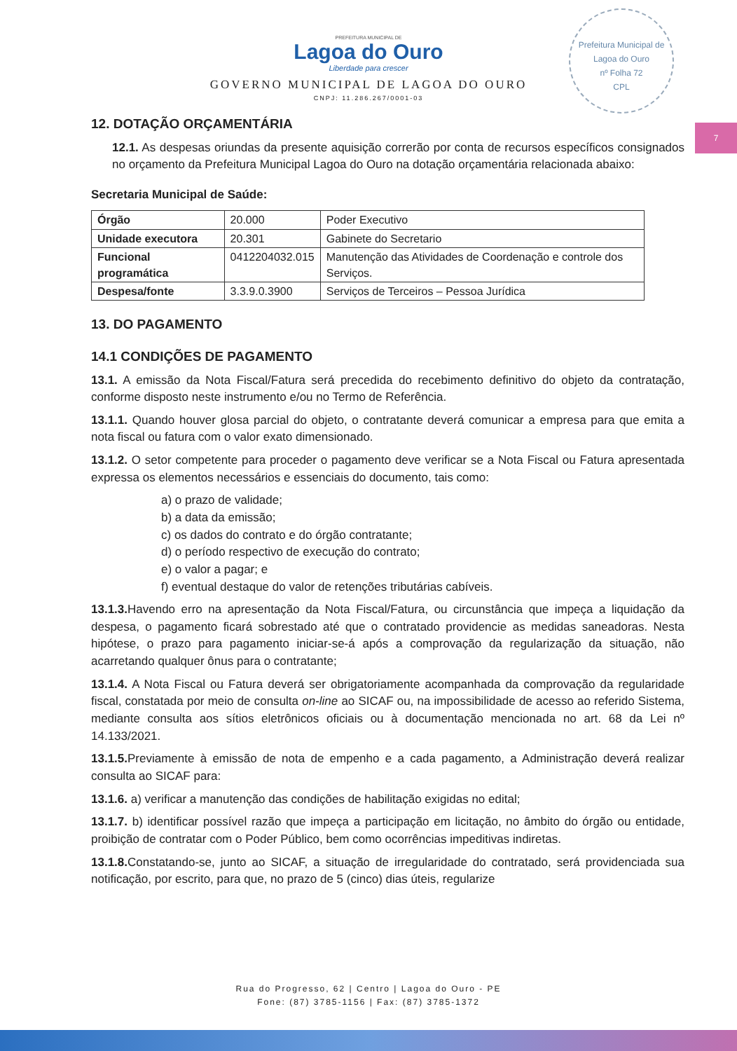Prefeitura Municipal de Lagoa do Ouro
nº Folha 72
CPL
7
PREFEITURA MUNICIPAL DE
Lagoa do Ouro
Liberdade para crescer
GOVERNO MUNICIPAL DE LAGOA DO OURO
CNPJ: 11.286.267/0001-03
12. DOTAÇÃO ORÇAMENTÁRIA
12.1. As despesas oriundas da presente aquisição correrão por conta de recursos específicos consignados no orçamento da Prefeitura Municipal Lagoa do Ouro na dotação orçamentária relacionada abaixo:
Secretaria Municipal de Saúde:
| Órgão | 20.000 | Poder Executivo |
| Unidade executora | 20.301 | Gabinete do Secretario |
| Funcional programática | 0412204032.015 | Manutenção das Atividades de Coordenação e controle dos Serviços. |
| Despesa/fonte | 3.3.9.0.3900 | Serviços de Terceiros – Pessoa Jurídica |
13. DO PAGAMENTO
14.1 CONDIÇÕES DE PAGAMENTO
13.1. A emissão da Nota Fiscal/Fatura será precedida do recebimento definitivo do objeto da contratação, conforme disposto neste instrumento e/ou no Termo de Referência.
13.1.1. Quando houver glosa parcial do objeto, o contratante deverá comunicar a empresa para que emita a nota fiscal ou fatura com o valor exato dimensionado.
13.1.2. O setor competente para proceder o pagamento deve verificar se a Nota Fiscal ou Fatura apresentada expressa os elementos necessários e essenciais do documento, tais como:
a) o prazo de validade;
b) a data da emissão;
c) os dados do contrato e do órgão contratante;
d) o período respectivo de execução do contrato;
e) o valor a pagar; e
f) eventual destaque do valor de retenções tributárias cabíveis.
13.1.3. Havendo erro na apresentação da Nota Fiscal/Fatura, ou circunstância que impeça a liquidação da despesa, o pagamento ficará sobrestado até que o contratado providencie as medidas saneadoras. Nesta hipótese, o prazo para pagamento iniciar-se-á após a comprovação da regularização da situação, não acarretando qualquer ônus para o contratante;
13.1.4. A Nota Fiscal ou Fatura deverá ser obrigatoriamente acompanhada da comprovação da regularidade fiscal, constatada por meio de consulta on-line ao SICAF ou, na impossibilidade de acesso ao referido Sistema, mediante consulta aos sítios eletrônicos oficiais ou à documentação mencionada no art. 68 da Lei nº 14.133/2021.
13.1.5. Previamente à emissão de nota de empenho e a cada pagamento, a Administração deverá realizar consulta ao SICAF para:
13.1.6. a) verificar a manutenção das condições de habilitação exigidas no edital;
13.1.7. b) identificar possível razão que impeça a participação em licitação, no âmbito do órgão ou entidade, proibição de contratar com o Poder Público, bem como ocorrências impeditivas indiretas.
13.1.8. Constatando-se, junto ao SICAF, a situação de irregularidade do contratado, será providenciada sua notificação, por escrito, para que, no prazo de 5 (cinco) dias úteis, regularize
Rua do Progresso, 62 | Centro | Lagoa do Ouro - PE
Fone: (87) 3785-1156 | Fax: (87) 3785-1372